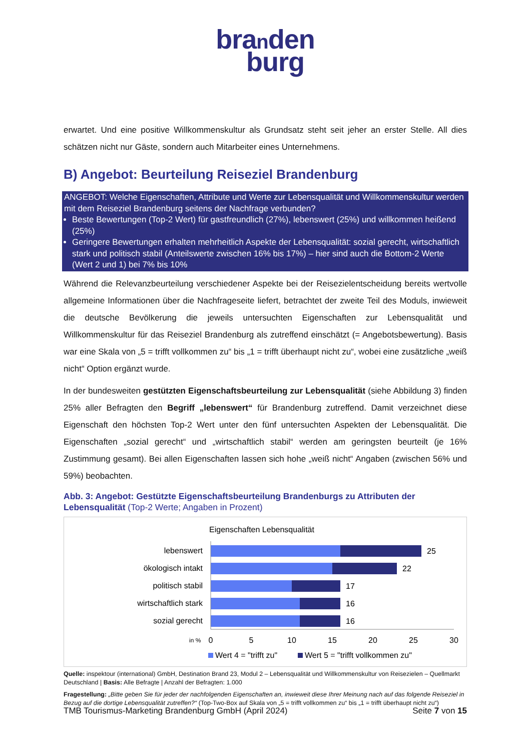branden
burg
erwartet. Und eine positive Willkommenskultur als Grundsatz steht seit jeher an erster Stelle. All dies schätzen nicht nur Gäste, sondern auch Mitarbeiter eines Unternehmens.
B) Angebot: Beurteilung Reiseziel Brandenburg
ANGEBOT: Welche Eigenschaften, Attribute und Werte zur Lebensqualität und Willkommenskultur werden mit dem Reiseziel Brandenburg seitens der Nachfrage verbunden?
Beste Bewertungen (Top-2 Wert) für gastfreundlich (27%), lebenswert (25%) und willkommen heißend (25%)
Geringere Bewertungen erhalten mehrheitlich Aspekte der Lebensqualität: sozial gerecht, wirtschaftlich stark und politisch stabil (Anteilswerte zwischen 16% bis 17%) – hier sind auch die Bottom-2 Werte (Wert 2 und 1) bei 7% bis 10%
Während die Relevanzbeurteilung verschiedener Aspekte bei der Reisezielentscheidung bereits wertvolle allgemeine Informationen über die Nachfrageseite liefert, betrachtet der zweite Teil des Moduls, inwieweit die deutsche Bevölkerung die jeweils untersuchten Eigenschaften zur Lebensqualität und Willkommenskultur für das Reiseziel Brandenburg als zutreffend einschätzt (= Angebotsbewertung). Basis war eine Skala von „5 = trifft vollkommen zu“ bis „1 = trifft überhaupt nicht zu“, wobei eine zusätzliche „weiß nicht“ Option ergänzt wurde.
In der bundesweiten gestützten Eigenschaftsbeurteilung zur Lebensqualität (siehe Abbildung 3) finden 25% aller Befragten den Begriff „lebenswert“ für Brandenburg zutreffend. Damit verzeichnet diese Eigenschaft den höchsten Top-2 Wert unter den fünf untersuchten Aspekten der Lebensqualität. Die Eigenschaften „sozial gerecht“ und „wirtschaftlich stabil“ werden am geringsten beurteilt (je 16% Zustimmung gesamt). Bei allen Eigenschaften lassen sich hohe „weiß nicht“ Angaben (zwischen 56% und 59%) beobachten.
Abb. 3: Angebot: Gestützte Eigenschaftsbeurteilung Brandenburgs zu Attributen der Lebensqualität (Top-2 Werte; Angaben in Prozent)
Eigenschaften Lebensqualität
lebenswert
ökologisch intakt
politisch stabil
wirtschaftlich stark
sozial gerecht
25
22
17
16
16
in %
0
5
10
15
20
25
30
Wert 4 = "trifft zu"
Wert 5 = "trifft vollkommen zu"
Quelle: inspektour (international) GmbH, Destination Brand 23, Modul 2 – Lebensqualität und Willkommenskultur von Reisezielen – Quellmarkt Deutschland | Basis: Alle Befragte | Anzahl der Befragten: 1.000
Fragestellung: „Bitte geben Sie für jeder der nachfolgenden Eigenschaften an, inwieweit diese Ihrer Meinung nach auf das folgende Reiseziel in Bezug auf die dortige Lebensqualität zutreffen?“ (Top-Two-Box auf Skala von „5 = trifft vollkommen zu“ bis „1 = trifft überhaupt nicht zu“)
TMB Tourismus-Marketing Brandenburg GmbH (April 2024) Seite 7 von 15